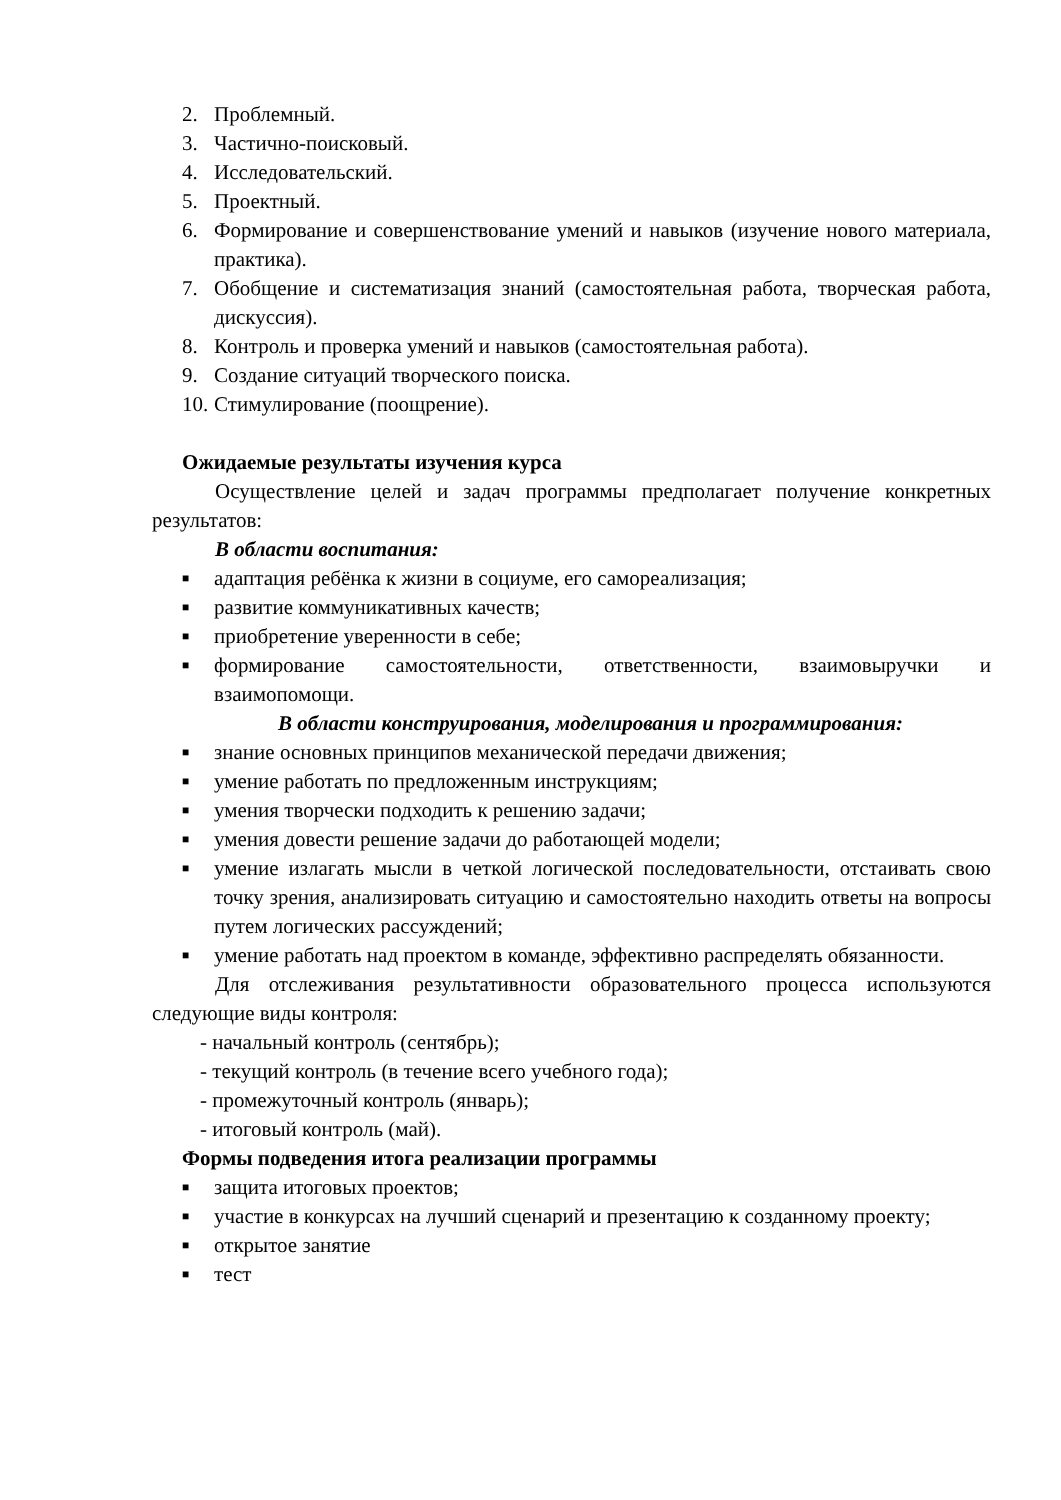2. Проблемный.
3. Частично-поисковый.
4. Исследовательский.
5. Проектный.
6. Формирование и совершенствование умений и навыков (изучение нового материала, практика).
7. Обобщение и систематизация знаний (самостоятельная работа, творческая работа, дискуссия).
8. Контроль и проверка умений и навыков (самостоятельная работа).
9. Создание ситуаций творческого поиска.
10. Стимулирование (поощрение).
Ожидаемые результаты изучения курса
Осуществление целей и задач программы предполагает получение конкретных результатов:
В области воспитания:
■ адаптация ребёнка к жизни в социуме, его самореализация;
■ развитие коммуникативных качеств;
■ приобретение уверенности в себе;
■ формирование самостоятельности, ответственности, взаимовыручки и взаимопомощи.
В области конструирования, моделирования и программирования:
■ знание основных принципов механической передачи движения;
■ умение работать по предложенным инструкциям;
■ умения творчески подходить к решению задачи;
■ умения довести решение задачи до работающей модели;
■ умение излагать мысли в четкой логической последовательности, отстаивать свою точку зрения, анализировать ситуацию и самостоятельно находить ответы на вопросы путем логических рассуждений;
■ умение работать над проектом в команде, эффективно распределять обязанности.
Для отслеживания результативности образовательного процесса используются следующие виды контроля:
- начальный контроль (сентябрь);
- текущий контроль (в течение всего учебного года);
- промежуточный контроль (январь);
- итоговый контроль (май).
Формы подведения итога реализации программы
■ защита итоговых проектов;
■ участие в конкурсах на лучший сценарий и презентацию к созданному проекту;
■ открытое занятие
■ тест